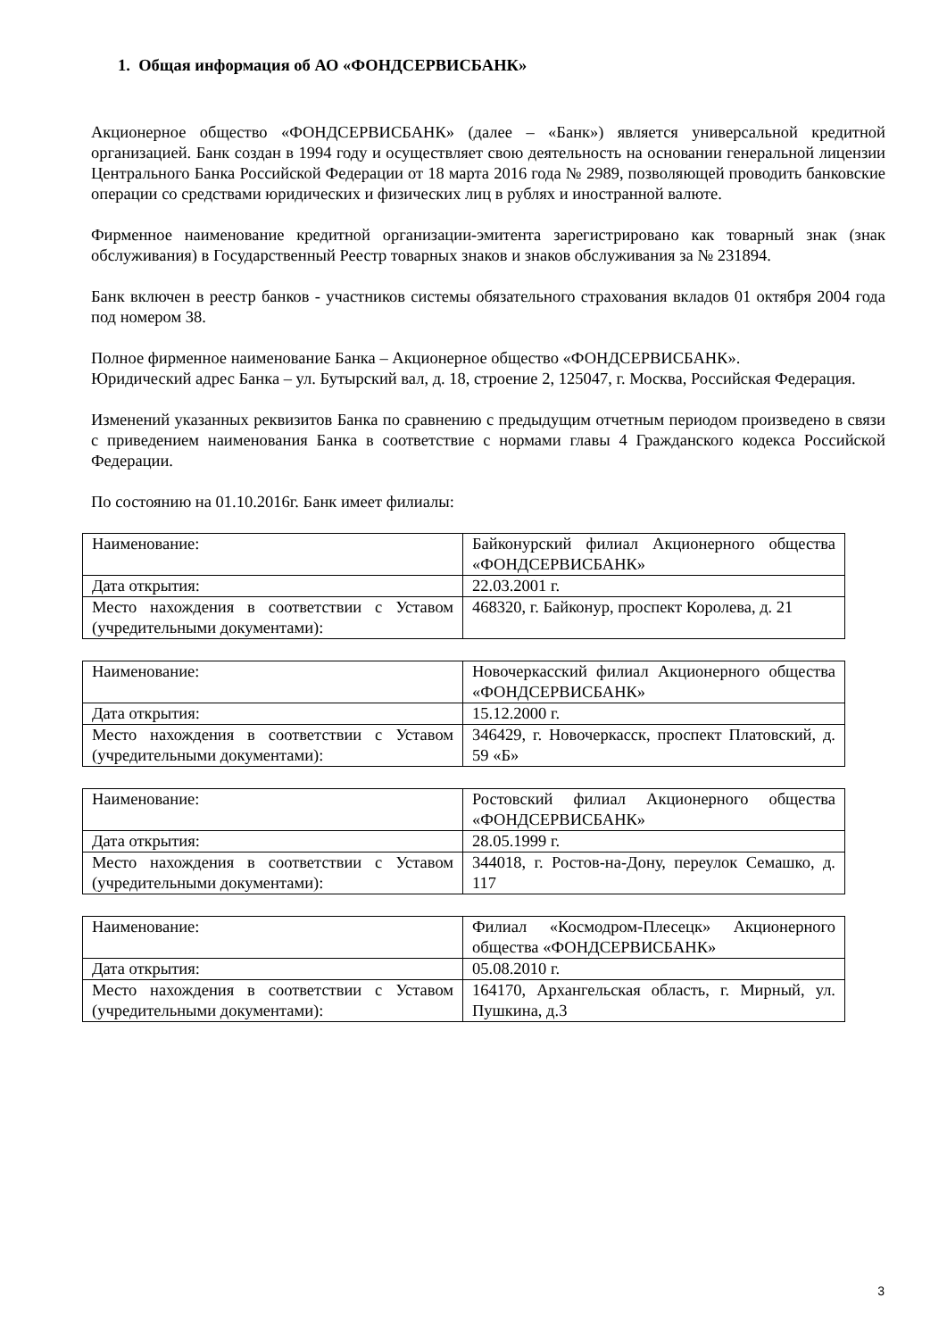1. Общая информация об АО «ФОНДСЕРВИСБАНК»
Акционерное общество «ФОНДСЕРВИСБАНК» (далее – «Банк») является универсальной кредитной организацией. Банк создан в 1994 году и осуществляет свою деятельность на основании генеральной лицензии Центрального Банка Российской Федерации от 18 марта 2016 года № 2989, позволяющей проводить банковские операции со средствами юридических и физических лиц в рублях и иностранной валюте.
Фирменное наименование кредитной организации-эмитента зарегистрировано как товарный знак (знак обслуживания) в Государственный Реестр товарных знаков и знаков обслуживания за № 231894.
Банк включен в реестр банков - участников системы обязательного страхования вкладов 01 октября 2004 года под номером 38.
Полное фирменное наименование Банка – Акционерное общество «ФОНДСЕРВИСБАНК».
Юридический адрес Банка – ул. Бутырский вал, д. 18, строение 2, 125047, г. Москва, Российская Федерация.
Изменений указанных реквизитов Банка по сравнению с предыдущим отчетным периодом произведено в связи с приведением наименования Банка в соответствие с нормами главы 4 Гражданского кодекса Российской Федерации.
По состоянию на 01.10.2016г. Банк имеет филиалы:
| Наименование: | Байконурский филиал Акционерного общества «ФОНДСЕРВИСБАНК» |
| Дата открытия: | 22.03.2001 г. |
| Место нахождения в соответствии с Уставом (учредительными документами): | 468320, г. Байконур, проспект Королева, д. 21 |
| Наименование: | Новочеркасский филиал Акционерного общества «ФОНДСЕРВИСБАНК» |
| Дата открытия: | 15.12.2000 г. |
| Место нахождения в соответствии с Уставом (учредительными документами): | 346429, г. Новочеркасск, проспект Платовский, д. 59 «Б» |
| Наименование: | Ростовский филиал Акционерного общества «ФОНДСЕРВИСБАНК» |
| Дата открытия: | 28.05.1999 г. |
| Место нахождения в соответствии с Уставом (учредительными документами): | 344018, г. Ростов-на-Дону, переулок Семашко, д. 117 |
| Наименование: | Филиал «Космодром-Плесецк» Акционерного общества «ФОНДСЕРВИСБАНК» |
| Дата открытия: | 05.08.2010 г. |
| Место нахождения в соответствии с Уставом (учредительными документами): | 164170, Архангельская область, г. Мирный, ул. Пушкина, д.3 |
3